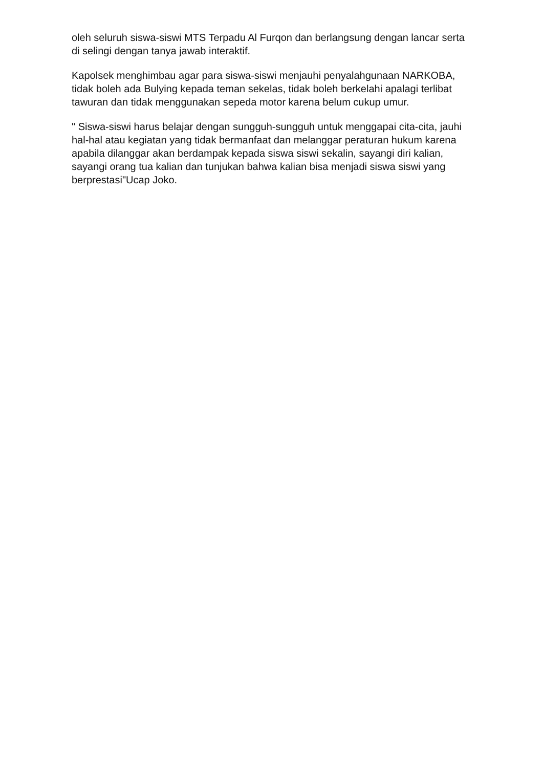oleh seluruh siswa-siswi MTS Terpadu Al Furqon dan berlangsung dengan lancar serta di selingi dengan tanya jawab interaktif.
Kapolsek menghimbau agar para siswa-siswi menjauhi penyalahgunaan NARKOBA, tidak boleh ada Bulying kepada teman sekelas, tidak boleh berkelahi apalagi terlibat tawuran dan tidak menggunakan sepeda motor karena belum cukup umur.
" Siswa-siswi harus belajar dengan sungguh-sungguh untuk menggapai cita-cita, jauhi hal-hal atau kegiatan yang tidak bermanfaat dan melanggar peraturan hukum karena apabila dilanggar akan berdampak kepada siswa siswi sekalin, sayangi diri kalian, sayangi orang tua kalian dan tunjukan bahwa kalian bisa menjadi siswa siswi yang berprestasi"Ucap Joko.